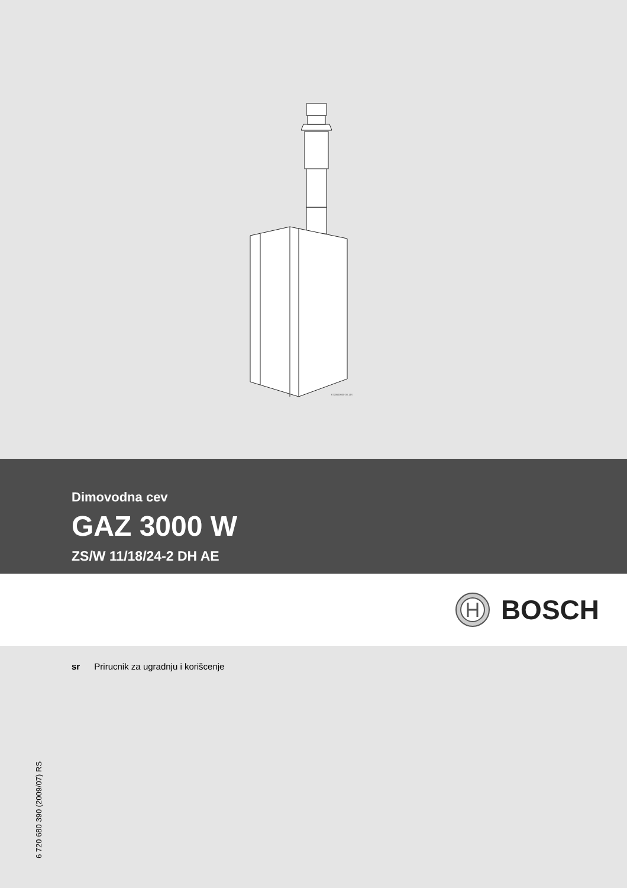6720600000-00.1JS
Dimovodna cev
GAZ 3000 W
ZS/W 11/18/24-2 DH AE
BOSCH
sr Prirucnik za ugradnju i korišcenje
6 720 680 390 (2009/07) RS